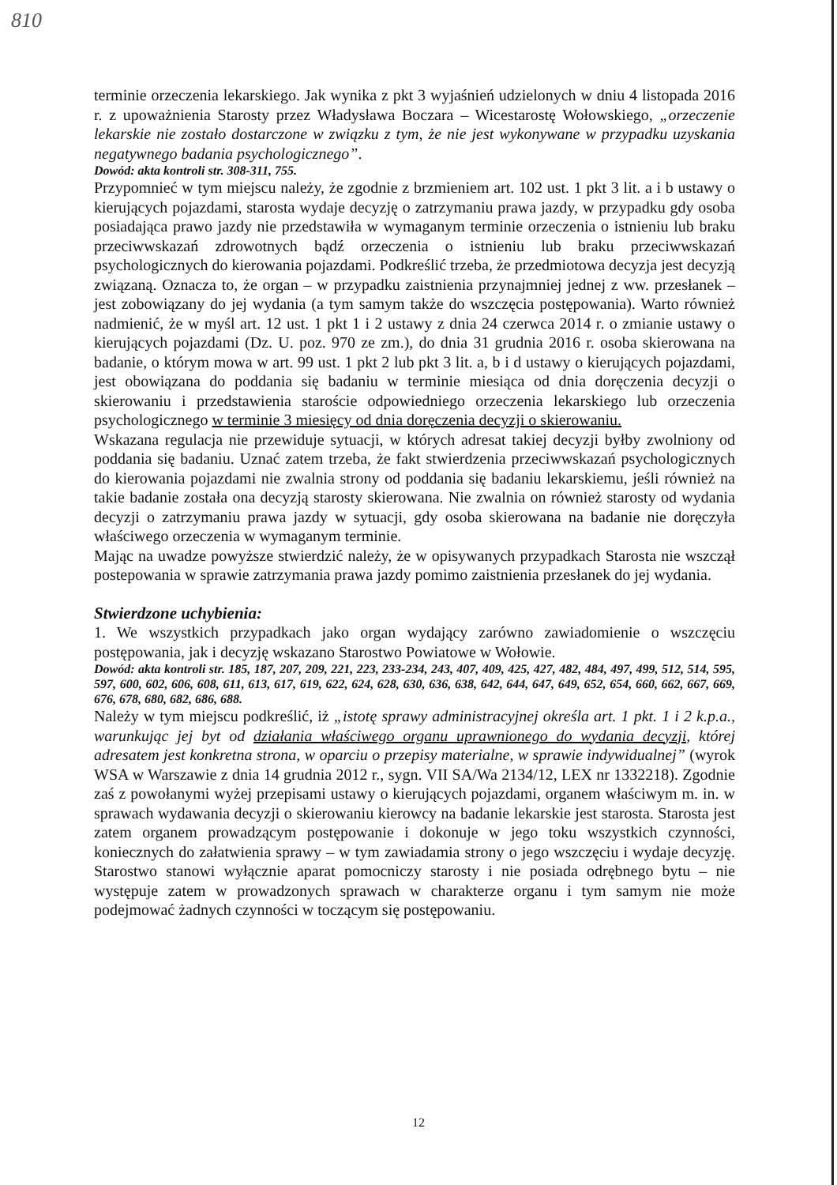810
terminie orzeczenia lekarskiego. Jak wynika z pkt 3 wyjaśnień udzielonych w dniu 4 listopada 2016 r. z upoważnienia Starosty przez Władysława Boczara – Wicestarostę Wołowskiego, „orzeczenie lekarskie nie zostało dostarczone w związku z tym, że nie jest wykonywane w przypadku uzyskania negatywnego badania psychologicznego”.
Dowód: akta kontroli str. 308-311, 755.
Przypomnieć w tym miejscu należy, że zgodnie z brzmieniem art. 102 ust. 1 pkt 3 lit. a i b ustawy o kierujących pojazdami, starosta wydaje decyzję o zatrzymaniu prawa jazdy, w przypadku gdy osoba posiadająca prawo jazdy nie przedstawiła w wymaganym terminie orzeczenia o istnieniu lub braku przeciwwskazań zdrowotnych bądź orzeczenia o istnieniu lub braku przeciwwskazań psychologicznych do kierowania pojazdami. Podkreślić trzeba, że przedmiotowa decyzja jest decyzją związaną. Oznacza to, że organ – w przypadku zaistnienia przynajmniej jednej z ww. przesłanek – jest zobowiązany do jej wydania (a tym samym także do wszczęcia postępowania). Warto również nadmienić, że w myśl art. 12 ust. 1 pkt 1 i 2 ustawy z dnia 24 czerwca 2014 r. o zmianie ustawy o kierujących pojazdami (Dz. U. poz. 970 ze zm.), do dnia 31 grudnia 2016 r. osoba skierowana na badanie, o którym mowa w art. 99 ust. 1 pkt 2 lub pkt 3 lit. a, b i d ustawy o kierujących pojazdami, jest obowiązana do poddania się badaniu w terminie miesiąca od dnia doręczenia decyzji o skierowaniu i przedstawienia staroście odpowiedniego orzeczenia lekarskiego lub orzeczenia psychologicznego w terminie 3 miesięcy od dnia doręczenia decyzji o skierowaniu.
Wskazana regulacja nie przewiduje sytuacji, w których adresat takiej decyzji byłby zwolniony od poddania się badaniu. Uznać zatem trzeba, że fakt stwierdzenia przeciwwskazań psychologicznych do kierowania pojazdami nie zwalnia strony od poddania się badaniu lekarskiemu, jeśli również na takie badanie została ona decyzją starosty skierowana. Nie zwalnia on również starosty od wydania decyzji o zatrzymaniu prawa jazdy w sytuacji, gdy osoba skierowana na badanie nie doręczyła właściwego orzeczenia w wymaganym terminie.
Mając na uwadze powyższe stwierdzić należy, że w opisywanych przypadkach Starosta nie wszczął postepowania w sprawie zatrzymania prawa jazdy pomimo zaistnienia przesłanek do jej wydania.
Stwierdzone uchybienia:
1. We wszystkich przypadkach jako organ wydający zarówno zawiadomienie o wszczęciu postępowania, jak i decyzję wskazano Starostwo Powiatowe w Wołowie.
Dowód: akta kontroli str. 185, 187, 207, 209, 221, 223, 233-234, 243, 407, 409, 425, 427, 482, 484, 497, 499, 512, 514, 595, 597, 600, 602, 606, 608, 611, 613, 617, 619, 622, 624, 628, 630, 636, 638, 642, 644, 647, 649, 652, 654, 660, 662, 667, 669, 676, 678, 680, 682, 686, 688.
Należy w tym miejscu podkreślić, iż „istotę sprawy administracyjnej określa art. 1 pkt. 1 i 2 k.p.a., warunkując jej byt od działania właściwego organu uprawnionego do wydania decyzji, której adresatem jest konkretna strona, w oparciu o przepisy materialne, w sprawie indywidualnej” (wyrok WSA w Warszawie z dnia 14 grudnia 2012 r., sygn. VII SA/Wa 2134/12, LEX nr 1332218). Zgodnie zaś z powołanymi wyżej przepisami ustawy o kierujących pojazdami, organem właściwym m. in. w sprawach wydawania decyzji o skierowaniu kierowcy na badanie lekarskie jest starosta. Starosta jest zatem organem prowadzącym postępowanie i dokonuje w jego toku wszystkich czynności, koniecznych do załatwienia sprawy – w tym zawiadamia strony o jego wszczęciu i wydaje decyzję. Starostwo stanowi wyłącznie aparat pomocniczy starosty i nie posiada odrębnego bytu – nie występuje zatem w prowadzonych sprawach w charakterze organu i tym samym nie może podejmować żadnych czynności w toczącym się postępowaniu.
12